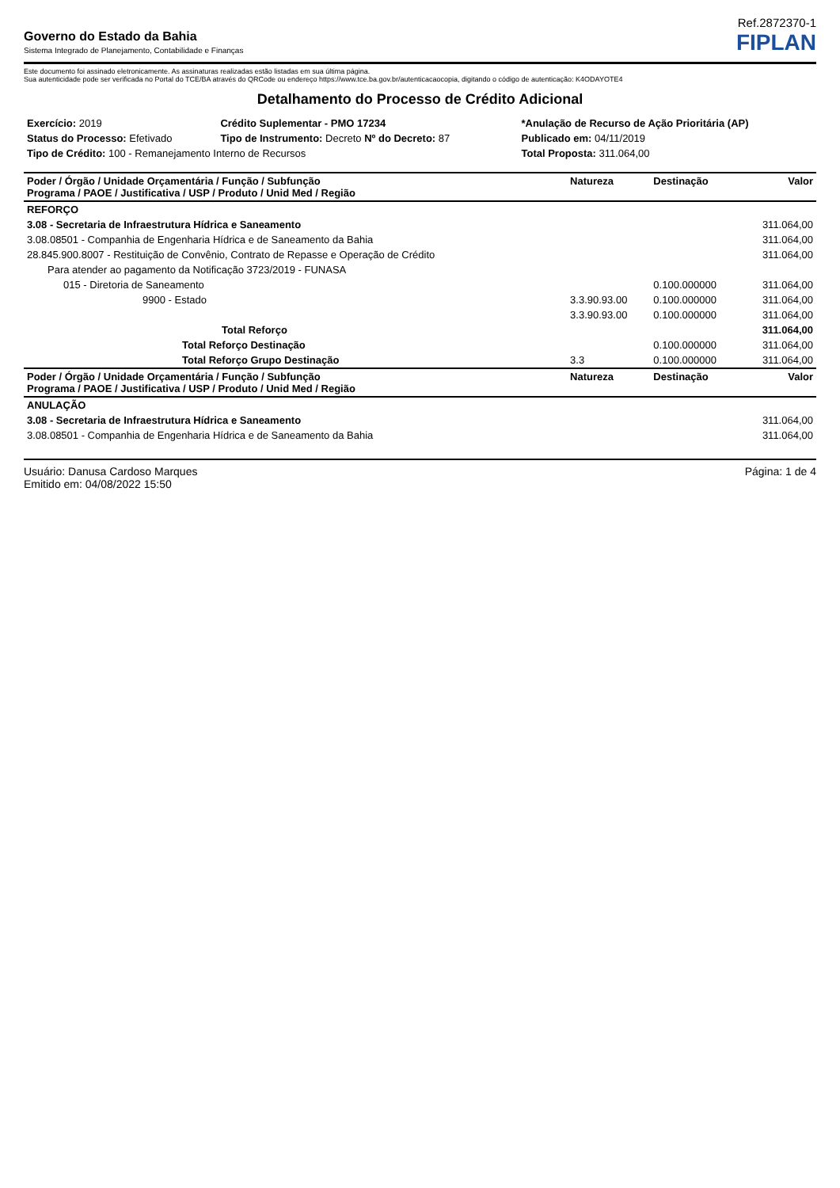Ref.2872370-1
Governo do Estado da Bahia
Sistema Integrado de Planejamento, Contabilidade e Finanças
FIPLAN
Este documento foi assinado eletronicamente. As assinaturas realizadas estão listadas em sua última página.
Sua autenticidade pode ser verificada no Portal do TCE/BA através do QRCode ou endereço https://www.tce.ba.gov.br/autenticacaocopia, digitando o código de autenticação: K4ODAYOTE4
Detalhamento do Processo de Crédito Adicional
| Exercício: 2019 | Crédito Suplementar - PMO 17234 | *Anulação de Recurso de Ação Prioritária (AP) |
| Status do Processo: Efetivado | Tipo de Instrumento: Decreto Nº do Decreto: 87 | Publicado em: 04/11/2019 |
| Tipo de Crédito: 100 - Remanejamento Interno de Recursos | | Total Proposta: 311.064,00 |
| Poder / Órgão / Unidade Orçamentária / Função / Subfunção Programa / PAOE / Justificativa / USP / Produto / Unid Med / Região | Natureza | Destinação | Valor |
| --- | --- | --- | --- |
| REFORÇO | | | |
| 3.08 - Secretaria de Infraestrutura Hídrica e Saneamento | | | 311.064,00 |
| 3.08.08501 - Companhia de Engenharia Hídrica e de Saneamento da Bahia | | | 311.064,00 |
| 28.845.900.8007 - Restituição de Convênio, Contrato de Repasse e Operação de Crédito | | | 311.064,00 |
| Para atender ao pagamento da Notificação 3723/2019 - FUNASA | | | |
| 015 - Diretoria de Saneamento | | 0.100.000000 | 311.064,00 |
| 9900 - Estado | 3.3.90.93.00 | 0.100.000000 | 311.064,00 |
| | 3.3.90.93.00 | 0.100.000000 | 311.064,00 |
| Total Reforço | | | 311.064,00 |
| Total Reforço Destinação | | 0.100.000000 | 311.064,00 |
| Total Reforço Grupo Destinação | 3.3 | 0.100.000000 | 311.064,00 |
| Poder / Órgão / Unidade Orçamentária / Função / Subfunção Programa / PAOE / Justificativa / USP / Produto / Unid Med / Região | Natureza | Destinação | Valor |
| ANULAÇÃO | | | |
| 3.08 - Secretaria de Infraestrutura Hídrica e Saneamento | | | 311.064,00 |
| 3.08.08501 - Companhia de Engenharia Hídrica e de Saneamento da Bahia | | | 311.064,00 |
Usuário: Danusa Cardoso Marques
Emitido em: 04/08/2022 15:50
Página: 1 de 4